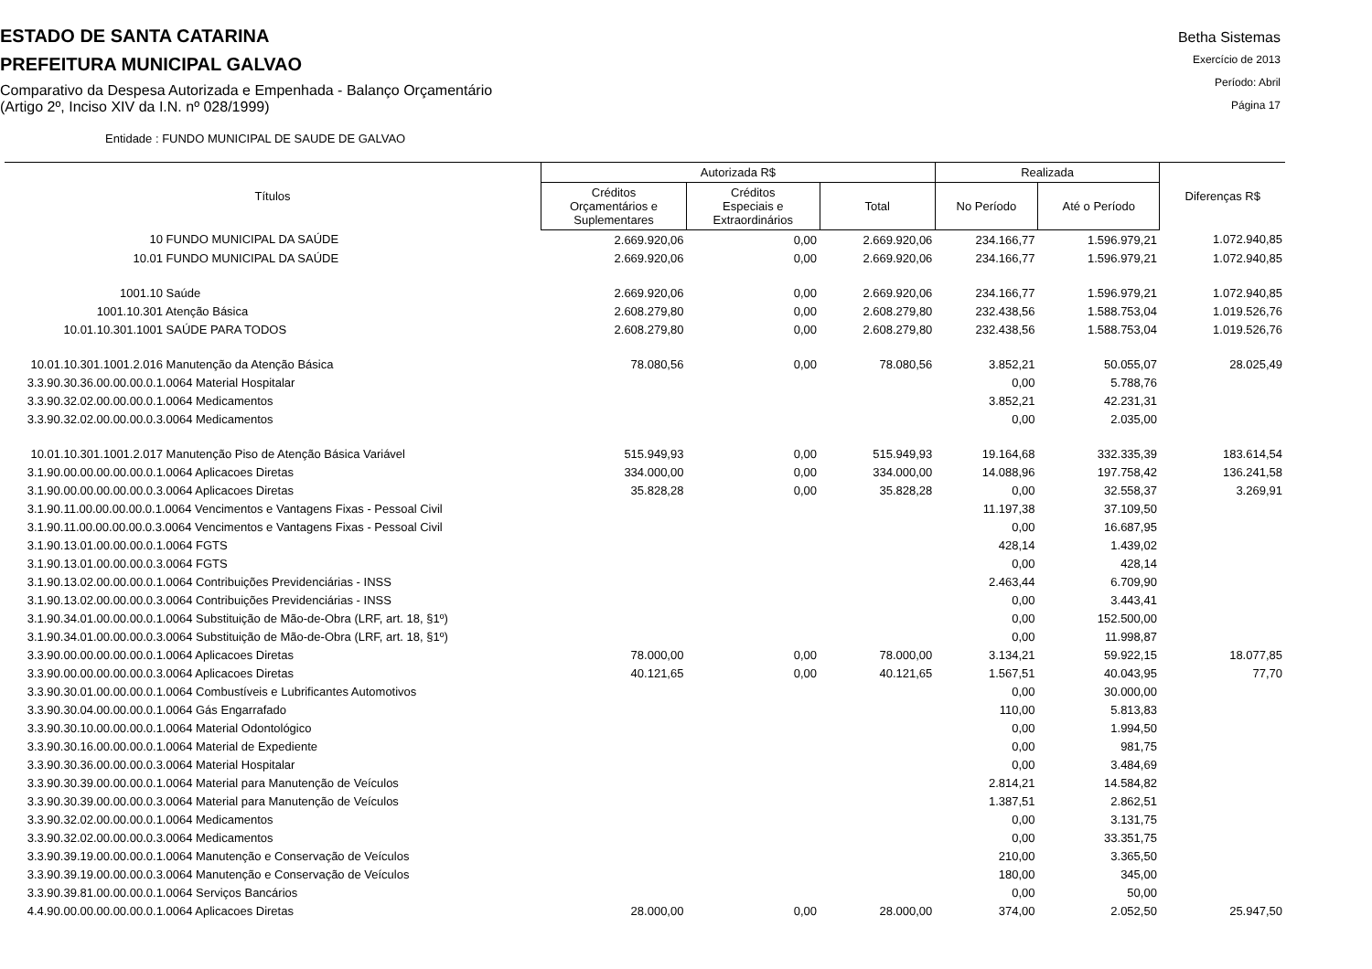ESTADO DE SANTA CATARINA
PREFEITURA MUNICIPAL GALVAO
Comparativo da Despesa Autorizada e Empenhada - Balanço Orçamentário
(Artigo 2º, Inciso XIV da I.N. nº 028/1999)
Betha Sistemas
Exercício de 2013
Período: Abril
Página 17
Entidade : FUNDO MUNICIPAL DE SAUDE DE GALVAO
| Títulos | Autorizada R$ | | | Realizada | | Diferenças R$ |
| --- | --- | --- | --- | --- | --- | --- |
| | Créditos Orçamentários e Suplementares | Créditos Especiais e Extraordinários | Total | No Período | Até o Período | |
| 10 FUNDO MUNICIPAL DA SAÚDE | 2.669.920,06 | 0,00 | 2.669.920,06 | 234.166,77 | 1.596.979,21 | 1.072.940,85 |
| 10.01 FUNDO MUNICIPAL DA SAÚDE | 2.669.920,06 | 0,00 | 2.669.920,06 | 234.166,77 | 1.596.979,21 | 1.072.940,85 |
| 1001.10 Saúde | 2.669.920,06 | 0,00 | 2.669.920,06 | 234.166,77 | 1.596.979,21 | 1.072.940,85 |
| 1001.10.301 Atenção Básica | 2.608.279,80 | 0,00 | 2.608.279,80 | 232.438,56 | 1.588.753,04 | 1.019.526,76 |
| 10.01.10.301.1001 SAÚDE PARA TODOS | 2.608.279,80 | 0,00 | 2.608.279,80 | 232.438,56 | 1.588.753,04 | 1.019.526,76 |
| 10.01.10.301.1001.2.016 Manutenção da Atenção Básica | 78.080,56 | 0,00 | 78.080,56 | 3.852,21 | 50.055,07 | 28.025,49 |
| 3.3.90.30.36.00.00.00.0.1.0064 Material Hospitalar | | | | 0,00 | 5.788,76 | |
| 3.3.90.32.02.00.00.00.0.1.0064 Medicamentos | | | | 3.852,21 | 42.231,31 | |
| 3.3.90.32.02.00.00.00.0.3.0064 Medicamentos | | | | 0,00 | 2.035,00 | |
| 10.01.10.301.1001.2.017 Manutenção Piso de Atenção Básica Variável | 515.949,93 | 0,00 | 515.949,93 | 19.164,68 | 332.335,39 | 183.614,54 |
| 3.1.90.00.00.00.00.00.0.1.0064 Aplicacoes Diretas | 334.000,00 | 0,00 | 334.000,00 | 14.088,96 | 197.758,42 | 136.241,58 |
| 3.1.90.00.00.00.00.00.0.3.0064 Aplicacoes Diretas | 35.828,28 | 0,00 | 35.828,28 | 0,00 | 32.558,37 | 3.269,91 |
| 3.1.90.11.00.00.00.00.0.1.0064 Vencimentos e Vantagens Fixas - Pessoal Civil | | | | 11.197,38 | 37.109,50 | |
| 3.1.90.11.00.00.00.00.0.3.0064 Vencimentos e Vantagens Fixas - Pessoal Civil | | | | 0,00 | 16.687,95 | |
| 3.1.90.13.01.00.00.00.0.1.0064 FGTS | | | | 428,14 | 1.439,02 | |
| 3.1.90.13.01.00.00.00.0.3.0064 FGTS | | | | 0,00 | 428,14 | |
| 3.1.90.13.02.00.00.00.0.1.0064 Contribuições Previdenciárias - INSS | | | | 2.463,44 | 6.709,90 | |
| 3.1.90.13.02.00.00.00.0.3.0064 Contribuições Previdenciárias - INSS | | | | 0,00 | 3.443,41 | |
| 3.1.90.34.01.00.00.00.0.1.0064 Substituição de Mão-de-Obra (LRF, art. 18, §1º) | | | | 0,00 | 152.500,00 | |
| 3.1.90.34.01.00.00.00.0.3.0064 Substituição de Mão-de-Obra (LRF, art. 18, §1º) | | | | 0,00 | 11.998,87 | |
| 3.3.90.00.00.00.00.00.0.1.0064 Aplicacoes Diretas | 78.000,00 | 0,00 | 78.000,00 | 3.134,21 | 59.922,15 | 18.077,85 |
| 3.3.90.00.00.00.00.00.0.3.0064 Aplicacoes Diretas | 40.121,65 | 0,00 | 40.121,65 | 1.567,51 | 40.043,95 | 77,70 |
| 3.3.90.30.01.00.00.00.0.1.0064 Combustíveis e Lubrificantes Automotivos | | | | 0,00 | 30.000,00 | |
| 3.3.90.30.04.00.00.00.0.1.0064 Gás Engarrafado | | | | 110,00 | 5.813,83 | |
| 3.3.90.30.10.00.00.00.0.1.0064 Material Odontológico | | | | 0,00 | 1.994,50 | |
| 3.3.90.30.16.00.00.00.0.1.0064 Material de Expediente | | | | 0,00 | 981,75 | |
| 3.3.90.30.36.00.00.00.0.3.0064 Material Hospitalar | | | | 0,00 | 3.484,69 | |
| 3.3.90.30.39.00.00.00.0.1.0064 Material para Manutenção de Veículos | | | | 2.814,21 | 14.584,82 | |
| 3.3.90.30.39.00.00.00.0.3.0064 Material para Manutenção de Veículos | | | | 1.387,51 | 2.862,51 | |
| 3.3.90.32.02.00.00.00.0.1.0064 Medicamentos | | | | 0,00 | 3.131,75 | |
| 3.3.90.32.02.00.00.00.0.3.0064 Medicamentos | | | | 0,00 | 33.351,75 | |
| 3.3.90.39.19.00.00.00.0.1.0064 Manutenção e Conservação de Veículos | | | | 210,00 | 3.365,50 | |
| 3.3.90.39.19.00.00.00.0.3.0064 Manutenção e Conservação de Veículos | | | | 180,00 | 345,00 | |
| 3.3.90.39.81.00.00.00.0.1.0064 Serviços Bancários | | | | 0,00 | 50,00 | |
| 4.4.90.00.00.00.00.00.0.1.0064 Aplicacoes Diretas | 28.000,00 | 0,00 | 28.000,00 | 374,00 | 2.052,50 | 25.947,50 |